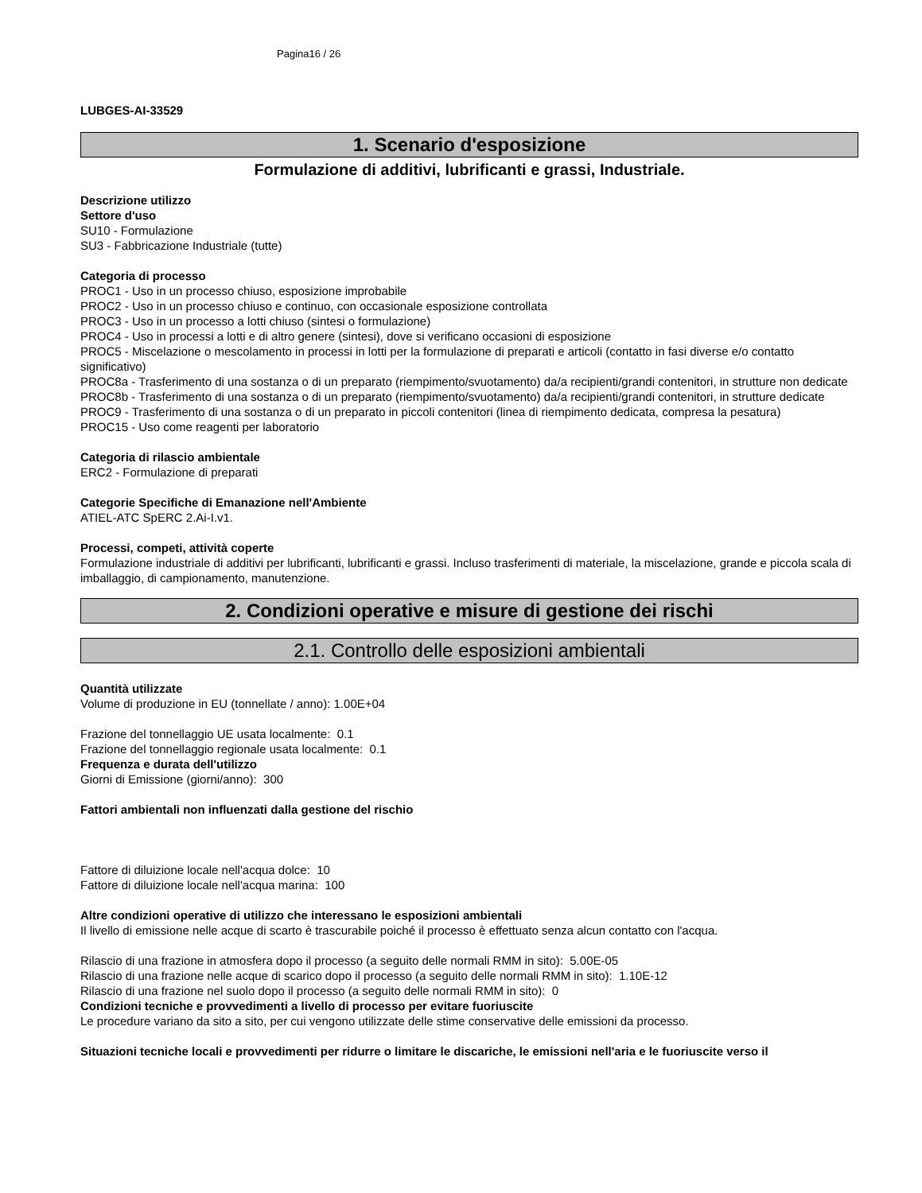Pagina16 / 26
LUBGES-AI-33529
1. Scenario d'esposizione
Formulazione di additivi, lubrificanti e grassi, Industriale.
Descrizione utilizzo
Settore d'uso
SU10 - Formulazione
SU3 - Fabbricazione Industriale (tutte)
Categoria di processo
PROC1 - Uso in un processo chiuso, esposizione improbabile
PROC2 - Uso in un processo chiuso e continuo, con occasionale esposizione controllata
PROC3 - Uso in un processo a lotti chiuso (sintesi o formulazione)
PROC4 - Uso in processi a lotti e di altro genere (sintesi), dove si verificano occasioni di esposizione
PROC5 - Miscelazione o mescolamento in processi in lotti per la formulazione di preparati e articoli (contatto in fasi diverse e/o contatto significativo)
PROC8a - Trasferimento di una sostanza o di un preparato (riempimento/svuotamento) da/a recipienti/grandi contenitori, in strutture non dedicate
PROC8b - Trasferimento di una sostanza o di un preparato (riempimento/svuotamento) da/a recipienti/grandi contenitori, in strutture dedicate
PROC9 - Trasferimento di una sostanza o di un preparato in piccoli contenitori (linea di riempimento dedicata, compresa la pesatura)
PROC15 - Uso come reagenti per laboratorio
Categoria di rilascio ambientale
ERC2 - Formulazione di preparati
Categorie Specifiche di Emanazione nell'Ambiente
ATIEL-ATC SpERC 2.Ai-I.v1.
Processi, competi, attività coperte
Formulazione industriale di additivi per lubrificanti, lubrificanti e grassi. Incluso trasferimenti di materiale, la miscelazione, grande e piccola scala di imballaggio, di campionamento, manutenzione.
2. Condizioni operative e misure di gestione dei rischi
2.1. Controllo delle esposizioni ambientali
Quantità utilizzate
Volume di produzione in EU (tonnellate / anno): 1.00E+04
Frazione del tonnellaggio UE usata localmente: 0.1
Frazione del tonnellaggio regionale usata localmente: 0.1
Frequenza e durata dell'utilizzo
Giorni di Emissione (giorni/anno): 300
Fattori ambientali non influenzati dalla gestione del rischio
Fattore di diluizione locale nell'acqua dolce: 10
Fattore di diluizione locale nell'acqua marina: 100
Altre condizioni operative di utilizzo che interessano le esposizioni ambientali
Il livello di emissione nelle acque di scarto è trascurabile poiché il processo è effettuato senza alcun contatto con l'acqua.
Rilascio di una frazione in atmosfera dopo il processo (a seguito delle normali RMM in sito): 5.00E-05
Rilascio di una frazione nelle acque di scarico dopo il processo (a seguito delle normali RMM in sito): 1.10E-12
Rilascio di una frazione nel suolo dopo il processo (a seguito delle normali RMM in sito): 0
Condizioni tecniche e provvedimenti a livello di processo per evitare fuoriuscite
Le procedure variano da sito a sito, per cui vengono utilizzate delle stime conservative delle emissioni da processo.
Situazioni tecniche locali e provvedimenti per ridurre o limitare le discariche, le emissioni nell'aria e le fuoriuscite verso il